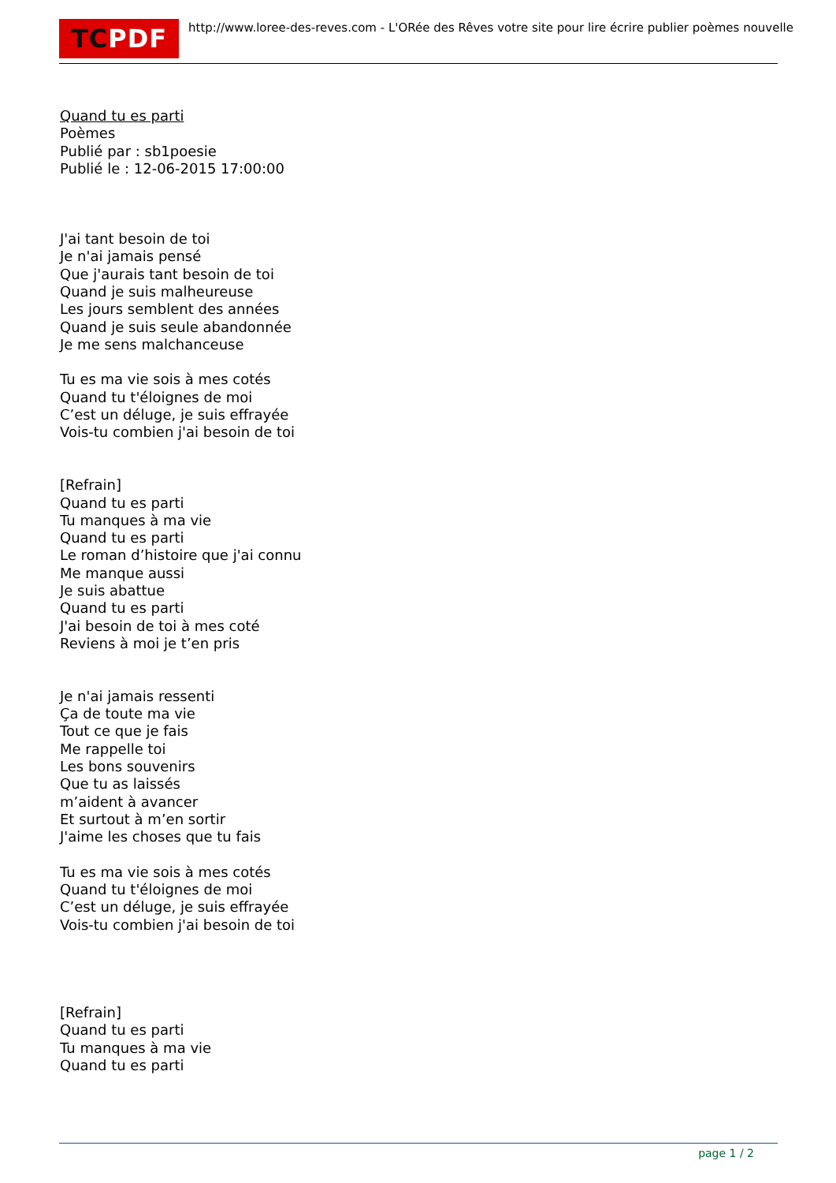TCPDF
http://www.loree-des-reves.com - L'ORée des Rêves votre site pour lire écrire publier poèmes nouvelle
Quand tu es parti
Poèmes
Publié par : sb1poesie
Publié le : 12-06-2015 17:00:00
J'ai tant besoin de toi
Je n'ai jamais pensé
Que j'aurais tant besoin de toi
Quand je suis malheureuse
Les jours semblent des années
Quand je suis seule abandonnée
Je me sens malchanceuse
Tu es ma vie sois à mes cotés
Quand tu t'éloignes de moi
C’est un déluge, je suis effrayée
Vois-tu combien j'ai besoin de toi
[Refrain]
Quand tu es parti
Tu manques à ma vie
Quand tu es parti
Le roman d’histoire que j'ai connu
Me manque aussi
Je suis abattue
Quand tu es parti
J'ai besoin de toi à mes coté
Reviens à moi je t’en pris
Je n'ai jamais ressenti
Ça de toute ma vie
Tout ce que je fais
Me rappelle toi
Les bons souvenirs
Que tu as laissés
m’aident à avancer
Et surtout à m’en sortir
J'aime les choses que tu fais
Tu es ma vie sois à mes cotés
Quand tu t'éloignes de moi
C’est un déluge, je suis effrayée
Vois-tu combien j'ai besoin de toi
[Refrain]
Quand tu es parti
Tu manques à ma vie
Quand tu es parti
page 1 / 2